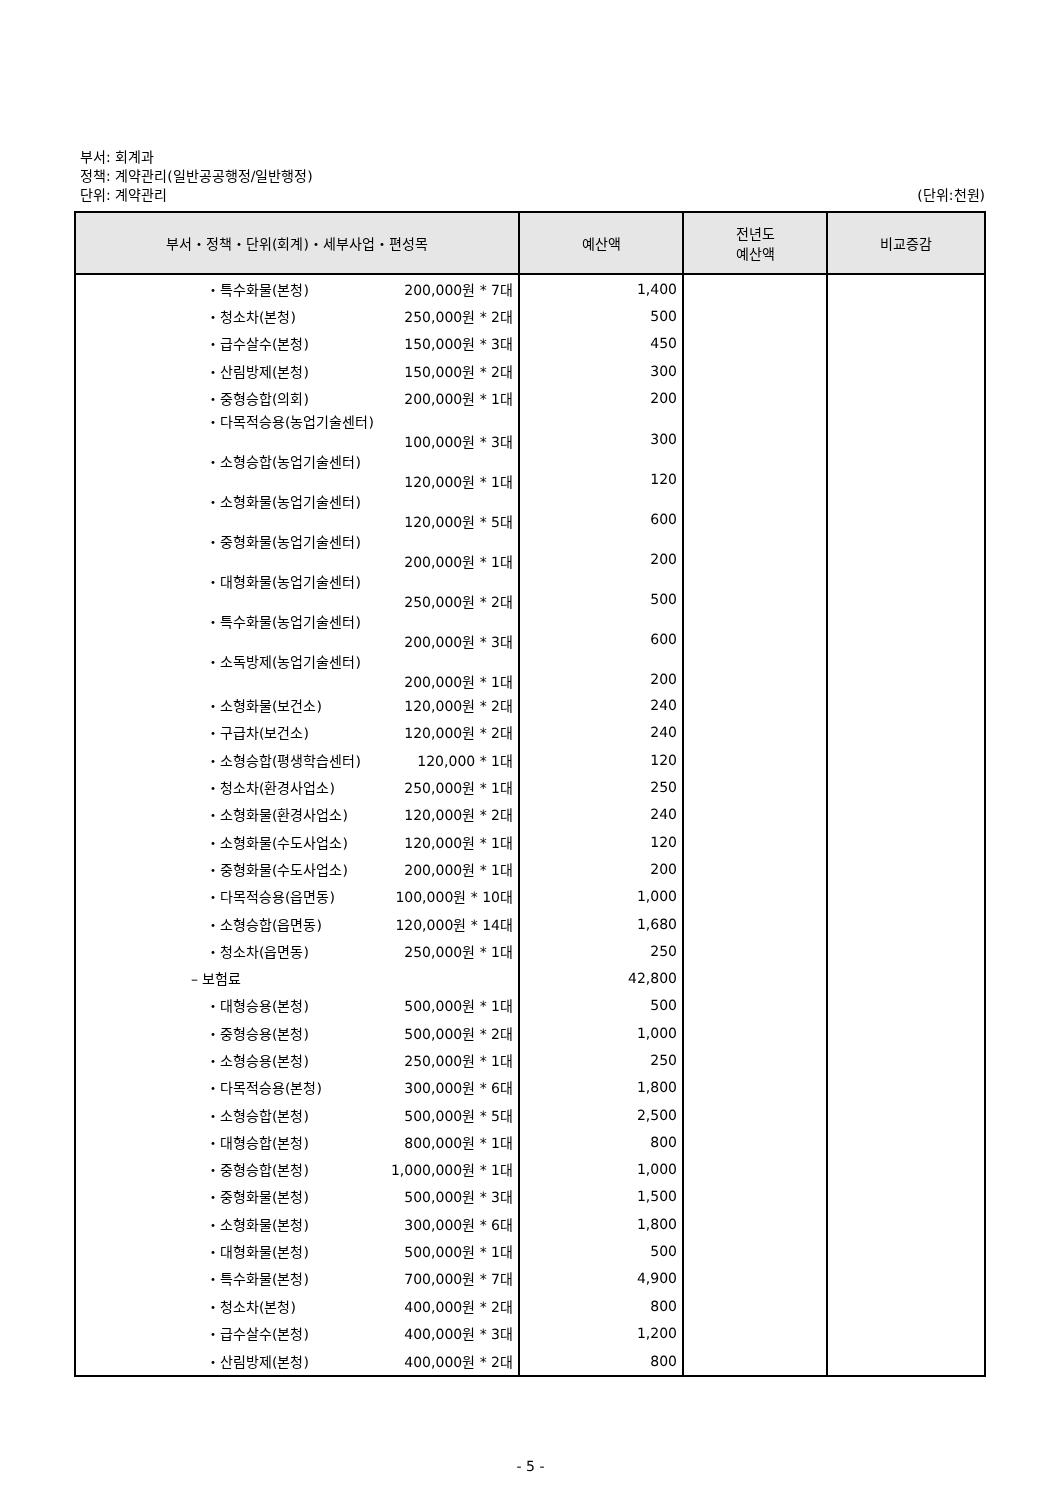부서: 회계과
정책: 계약관리(일반공공행정/일반행정)
단위: 계약관리
(단위:천원)
| 부서・정책・단위(회계)・세부사업・편성목 | 예산액 | 전년도 예산액 | 비교증감 |
| --- | --- | --- | --- |
| ・특수화물(본청) 200,000원 * 7대 | 1,400 | | |
| ・청소차(본청) 250,000원 * 2대 | 500 | | |
| ・급수살수(본청) 150,000원 * 3대 | 450 | | |
| ・산림방제(본청) 150,000원 * 2대 | 300 | | |
| ・중형승합(의회) 200,000원 * 1대 | 200 | | |
| ・다목적승용(농업기술센터) 100,000원 * 3대 | 300 | | |
| ・소형승합(농업기술센터) 120,000원 * 1대 | 120 | | |
| ・소형화물(농업기술센터) 120,000원 * 5대 | 600 | | |
| ・중형화물(농업기술센터) 200,000원 * 1대 | 200 | | |
| ・대형화물(농업기술센터) 250,000원 * 2대 | 500 | | |
| ・특수화물(농업기술센터) 200,000원 * 3대 | 600 | | |
| ・소독방제(농업기술센터) 200,000원 * 1대 | 200 | | |
| ・소형화물(보건소) 120,000원 * 2대 | 240 | | |
| ・구급차(보건소) 120,000원 * 2대 | 240 | | |
| ・소형승합(평생학습센터) 120,000 * 1대 | 120 | | |
| ・청소차(환경사업소) 250,000원 * 1대 | 250 | | |
| ・소형화물(환경사업소) 120,000원 * 2대 | 240 | | |
| ・소형화물(수도사업소) 120,000원 * 1대 | 120 | | |
| ・중형화물(수도사업소) 200,000원 * 1대 | 200 | | |
| ・다목적승용(읍면동) 100,000원 * 10대 | 1,000 | | |
| ・소형승합(읍면동) 120,000원 * 14대 | 1,680 | | |
| ・청소차(읍면동) 250,000원 * 1대 | 250 | | |
| – 보험료 | 42,800 | | |
| ・대형승용(본청) 500,000원 * 1대 | 500 | | |
| ・중형승용(본청) 500,000원 * 2대 | 1,000 | | |
| ・소형승용(본청) 250,000원 * 1대 | 250 | | |
| ・다목적승용(본청) 300,000원 * 6대 | 1,800 | | |
| ・소형승합(본청) 500,000원 * 5대 | 2,500 | | |
| ・대형승합(본청) 800,000원 * 1대 | 800 | | |
| ・중형승합(본청) 1,000,000원 * 1대 | 1,000 | | |
| ・중형화물(본청) 500,000원 * 3대 | 1,500 | | |
| ・소형화물(본청) 300,000원 * 6대 | 1,800 | | |
| ・대형화물(본청) 500,000원 * 1대 | 500 | | |
| ・특수화물(본청) 700,000원 * 7대 | 4,900 | | |
| ・청소차(본청) 400,000원 * 2대 | 800 | | |
| ・급수살수(본청) 400,000원 * 3대 | 1,200 | | |
| ・산림방제(본청) 400,000원 * 2대 | 800 | | |
- 5 -